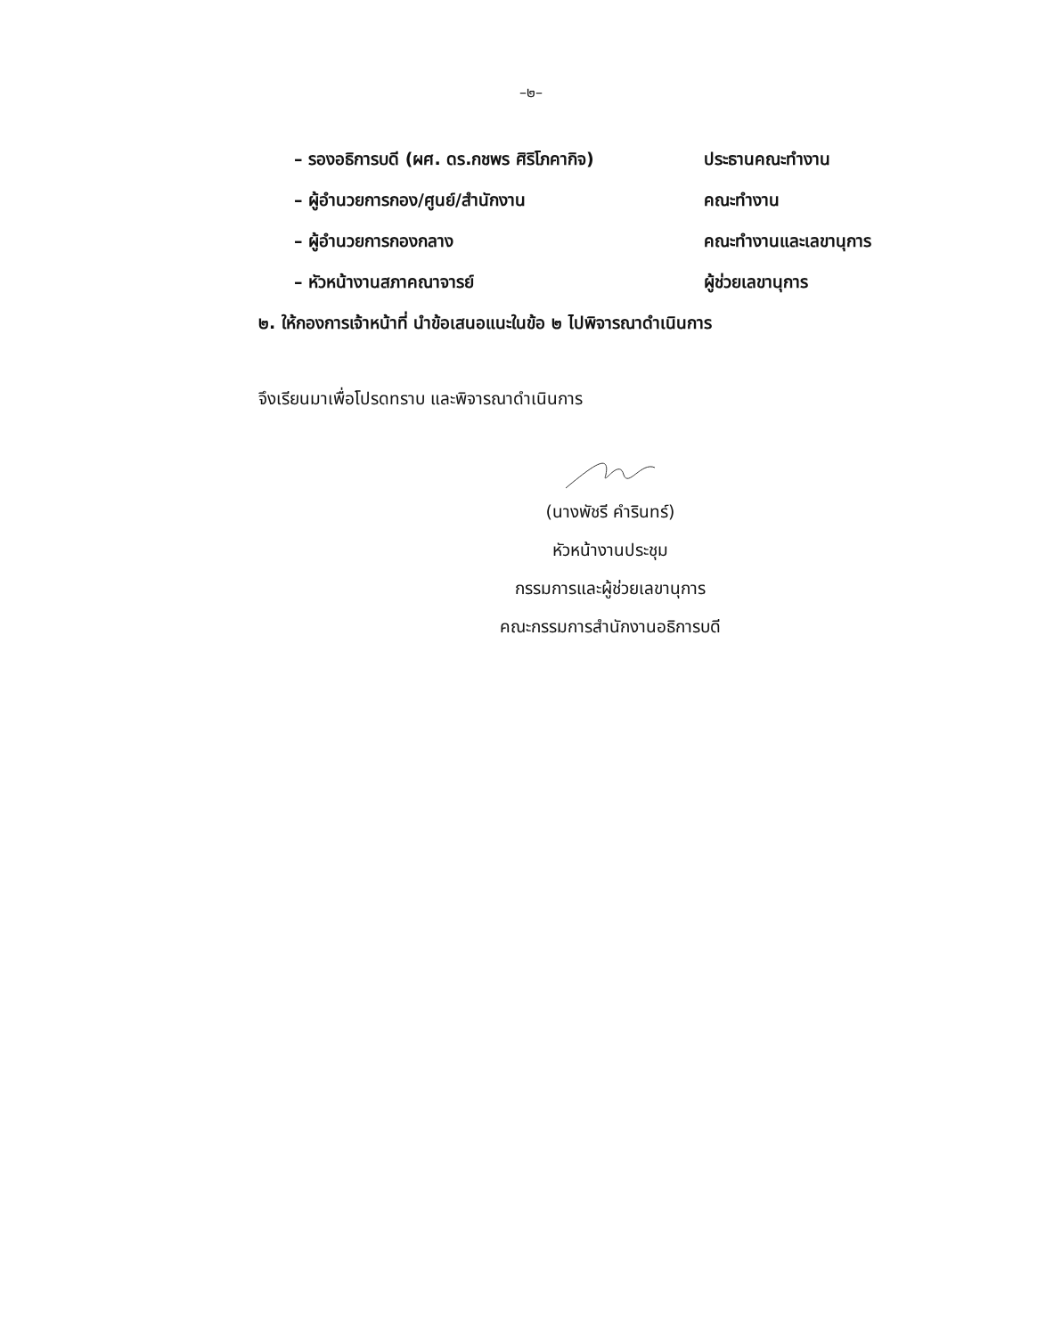–๒–
– รองอธิการบดี (ผศ. ดร.กชพร ศิริโภคากิจ) ประธานคณะทำงาน
– ผู้อำนวยการกอง/ศูนย์/สำนักงาน คณะทำงาน
– ผู้อำนวยการกองกลาง คณะทำงานและเลขานุการ
– หัวหน้างานสภาคณาจารย์ ผู้ช่วยเลขานุการ
๒. ให้กองการเจ้าหน้าที่ นำข้อเสนอแนะในข้อ ๒ ไปพิจารณาดำเนินการ
จึงเรียนมาเพื่อโปรดทราบ และพิจารณาดำเนินการ
(นางพัชรี คำรินทร์)
หัวหน้างานประชุม
กรรมการและผู้ช่วยเลขานุการ
คณะกรรมการสำนักงานอธิการบดี